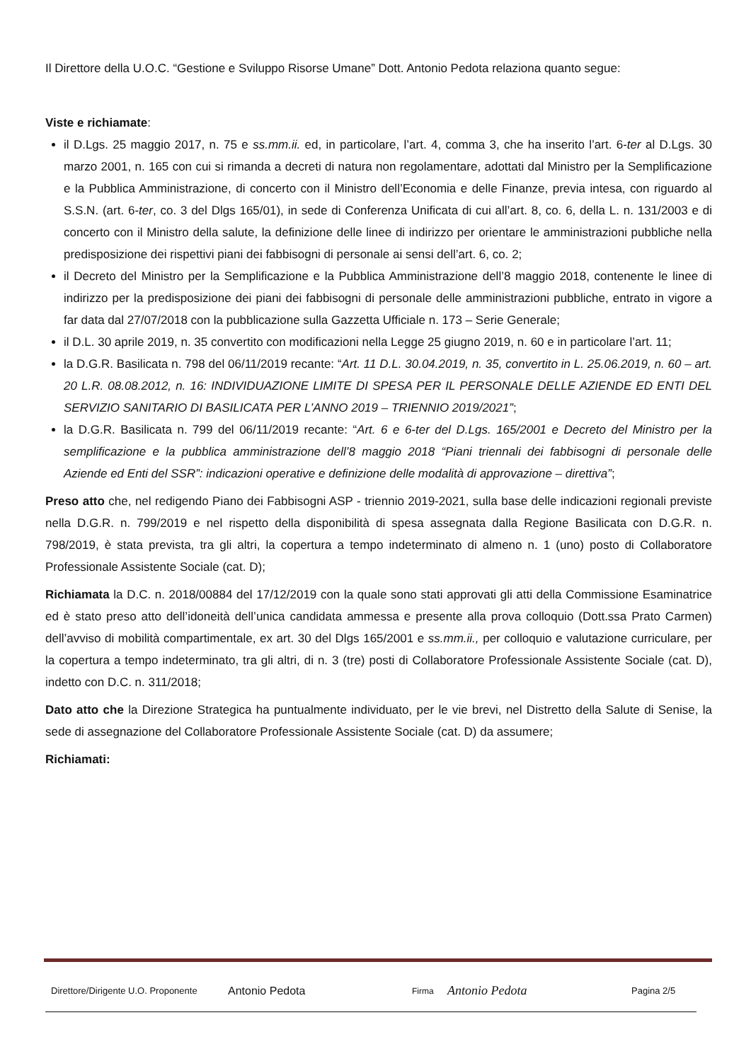Il Direttore della U.O.C. “Gestione e Sviluppo Risorse Umane” Dott. Antonio Pedota relaziona quanto segue:
Viste e richiamate:
il D.Lgs. 25 maggio 2017, n. 75 e ss.mm.ii. ed, in particolare, l’art. 4, comma 3, che ha inserito l’art. 6-ter al D.Lgs. 30 marzo 2001, n. 165 con cui si rimanda a decreti di natura non regolamentare, adottati dal Ministro per la Semplificazione e la Pubblica Amministrazione, di concerto con il Ministro dell’Economia e delle Finanze, previa intesa, con riguardo al S.S.N. (art. 6-ter, co. 3 del Dlgs 165/01), in sede di Conferenza Unificata di cui all’art. 8, co. 6, della L. n. 131/2003 e di concerto con il Ministro della salute, la definizione delle linee di indirizzo per orientare le amministrazioni pubbliche nella predisposizione dei rispettivi piani dei fabbisogni di personale ai sensi dell’art. 6, co. 2;
il Decreto del Ministro per la Semplificazione e la Pubblica Amministrazione dell’8 maggio 2018, contenente le linee di indirizzo per la predisposizione dei piani dei fabbisogni di personale delle amministrazioni pubbliche, entrato in vigore a far data dal 27/07/2018 con la pubblicazione sulla Gazzetta Ufficiale n. 173 – Serie Generale;
il D.L. 30 aprile 2019, n. 35 convertito con modificazioni nella Legge 25 giugno 2019, n. 60 e in particolare l’art. 11;
la D.G.R. Basilicata n. 798 del 06/11/2019 recante: “Art. 11 D.L. 30.04.2019, n. 35, convertito in L. 25.06.2019, n. 60 – art. 20 L.R. 08.08.2012, n. 16: INDIVIDUAZIONE LIMITE DI SPESA PER IL PERSONALE DELLE AZIENDE ED ENTI DEL SERVIZIO SANITARIO DI BASILICATA PER L’ANNO 2019 – TRIENNIO 2019/2021”;
la D.G.R. Basilicata n. 799 del 06/11/2019 recante: “Art. 6 e 6-ter del D.Lgs. 165/2001 e Decreto del Ministro per la semplificazione e la pubblica amministrazione dell’8 maggio 2018 “Piani triennali dei fabbisogni di personale delle Aziende ed Enti del SSR”: indicazioni operative e definizione delle modalità di approvazione – direttiva”;
Preso atto che, nel redigendo Piano dei Fabbisogni ASP - triennio 2019-2021, sulla base delle indicazioni regionali previste nella D.G.R. n. 799/2019 e nel rispetto della disponibilità di spesa assegnata dalla Regione Basilicata con D.G.R. n. 798/2019, è stata prevista, tra gli altri, la copertura a tempo indeterminato di almeno n. 1 (uno) posto di Collaboratore Professionale Assistente Sociale (cat. D);
Richiamata la D.C. n. 2018/00884 del 17/12/2019 con la quale sono stati approvati gli atti della Commissione Esaminatrice ed è stato preso atto dell’idoneità dell’unica candidata ammessa e presente alla prova colloquio (Dott.ssa Prato Carmen) dell’avviso di mobilità compartimentale, ex art. 30 del Dlgs 165/2001 e ss.mm.ii., per colloquio e valutazione curriculare, per la copertura a tempo indeterminato, tra gli altri, di n. 3 (tre) posti di Collaboratore Professionale Assistente Sociale (cat. D), indetto con D.C. n. 311/2018;
Dato atto che la Direzione Strategica ha puntualmente individuato, per le vie brevi, nel Distretto della Salute di Senise, la sede di assegnazione del Collaboratore Professionale Assistente Sociale (cat. D) da assumere;
Richiamati:
Direttore/Dirigente U.O. Proponente Antonio Pedota Firma Antonio Pedota Pagina 2/5